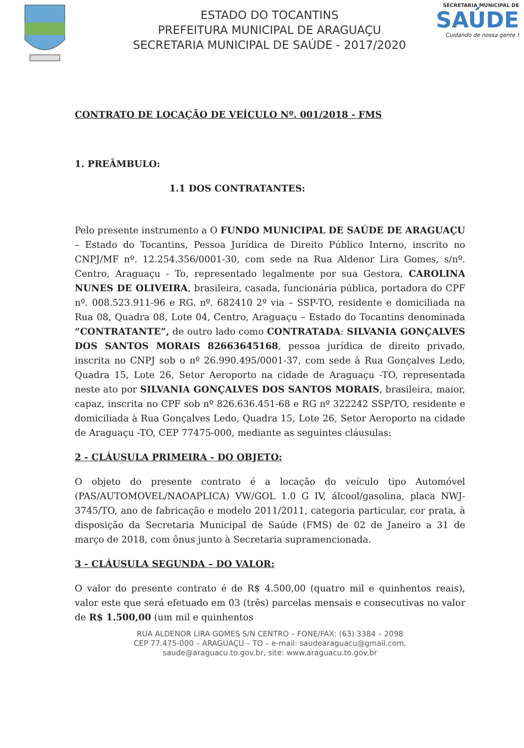ESTADO DO TOCANTINS
PREFEITURA MUNICIPAL DE ARAGUAÇU
SECRETARIA MUNICIPAL DE SAÚDE - 2017/2020
SECRETARIA MUNICIPAL DE
SAÚDE
Cuidando de nossa gente !
CONTRATO DE LOCAÇÃO DE VEÍCULO Nº. 001/2018 - FMS
1. PREÂMBULO:
1.1 DOS CONTRATANTES:
Pelo presente instrumento a O FUNDO MUNICIPAL DE SAÚDE DE ARAGUAÇU – Estado do Tocantins, Pessoa Jurídica de Direito Público Interno, inscrito no CNPJ/MF nº. 12.254.356/0001-30, com sede na Rua Aldenor Lira Gomes, s/nº. Centro, Araguaçu - To, representado legalmente por sua Gestora, CAROLINA NUNES DE OLIVEIRA, brasileira, casada, funcionária pública, portadora do CPF nº. 008.523.911-96 e RG. nº. 682410 2º via – SSP-TO, residente e domiciliada na Rua 08, Quadra 08, Lote 04, Centro, Araguaçu – Estado do Tocantins denominada “CONTRATANTE”, de outro lado como CONTRATADA: SILVANIA GONÇALVES DOS SANTOS MORAIS 82663645168, pessoa jurídica de direito privado, inscrita no CNPJ sob o nº 26.990.495/0001-37, com sede à Rua Gonçalves Ledo, Quadra 15, Lote 26, Setor Aeroporto na cidade de Araguaçu -TO, representada neste ato por SILVANIA GONÇALVES DOS SANTOS MORAIS, brasileira, maior, capaz, inscrita no CPF sob nº 826.636.451-68 e RG nº 322242 SSP/TO, residente e domiciliada à Rua Gonçalves Ledo, Quadra 15, Lote 26, Setor Aeroporto na cidade de Araguaçu -TO, CEP 77475-000, mediante as seguintes cláusulas:
2 - CLÁUSULA PRIMEIRA - DO OBJETO:
O objeto do presente contrato é a locação do veículo tipo Automóvel (PAS/AUTOMOVEL/NAOAPLICA) VW/GOL 1.0 G IV, álcool/gasolina, placa NWJ-3745/TO, ano de fabricação e modelo 2011/2011, categoria particular, cor prata, à disposição da Secretaria Municipal de Saúde (FMS) de 02 de Janeiro a 31 de março de 2018, com ônus junto à Secretaria supramencionada.
3 - CLÁUSULA SEGUNDA – DO VALOR:
O valor do presente contrato é de R$ 4.500,00 (quatro mil e quinhentos reais), valor este que será efetuado em 03 (três) parcelas mensais e consecutivas no valor de R$ 1.500,00 (um mil e quinhentos
RUA ALDENOR LIRA GOMES S/N CENTRO – FONE/FAX: (63) 3384 – 2098
CEP 77.475-000 – ARAGUAÇU – TO – e-mail: saudearaguacu@gmail.com,
saude@araguacu.to.gov.br, site: www.araguacu.to.gov.br